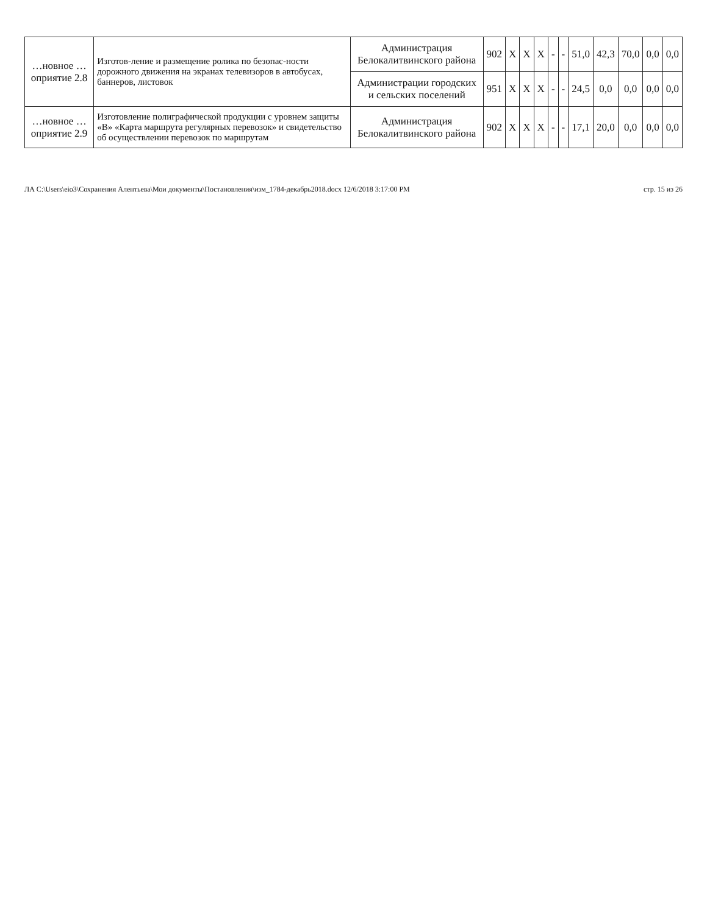| …новное …оприятие 2.8 | Изготов-ление и размещение ролика по безопас-ности дорожного движения на экранах телевизоров в автобусах, баннеров, листовок | Администрация Белокалитвинского района | 902 | Х | Х | Х | - | - | 51,0 | 42,3 | 70,0 | 0,0 | 0,0 |
| | | Администрации городских и сельских поселений | 951 | Х | Х | Х | - | - | 24,5 | 0,0 | 0,0 | 0,0 | 0,0 |
| …новное …оприятие 2.9 | Изготовление полиграфической продукции с уровнем защиты «В» «Карта маршрута регулярных перевозок» и свидетельство об осуществлении перевозок по маршрутам | Администрация Белокалитвинского района | 902 | Х | Х | Х | - | - | 17,1 | 20,0 | 0,0 | 0,0 | 0,0 |
ЛА C:\Users\eio3\Сохранения Алентьева\Мои документы\Постановления\изм_1784-декабрь2018.docx 12/6/2018 3:17:00 PM стр. 15 из 26